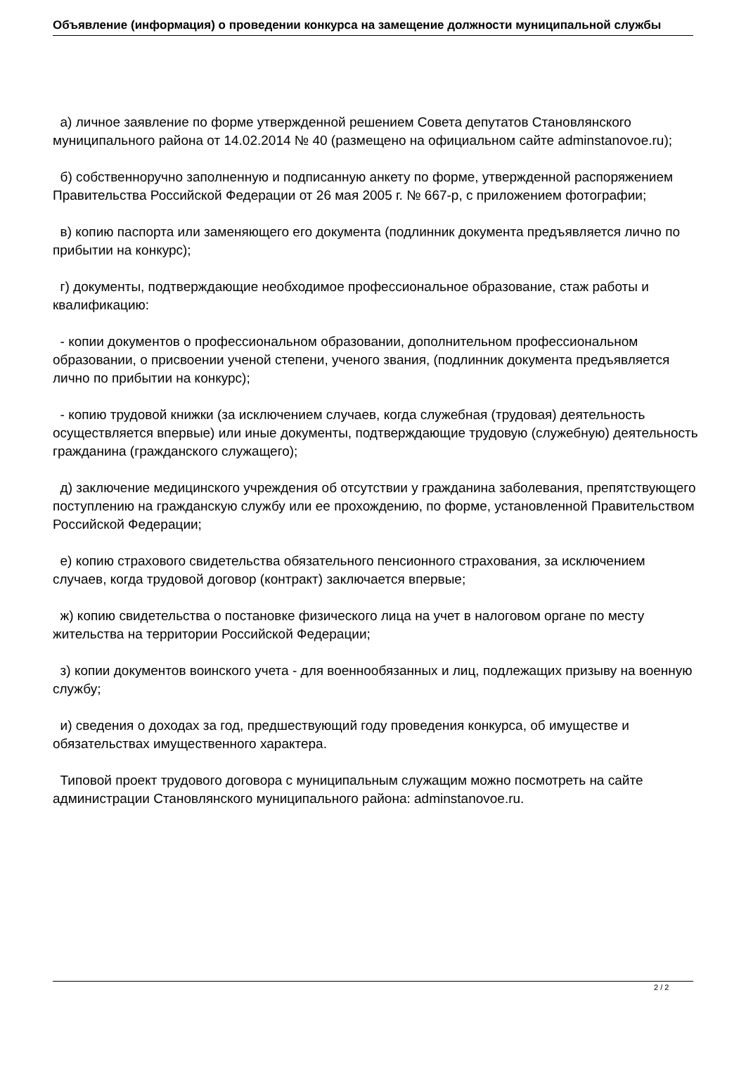Объявление (информация) о проведении конкурса на замещение должности муниципальной службы
а) личное заявление по форме утвержденной решением Совета депутатов Становлянского муниципального района от 14.02.2014 № 40 (размещено на официальном сайте adminstanovoe.ru);
б) собственноручно заполненную и подписанную анкету по форме, утвержденной распоряжением Правительства Российской Федерации от 26 мая 2005 г. № 667-р, с приложением фотографии;
в) копию паспорта или заменяющего его документа (подлинник документа предъявляется лично по прибытии на конкурс);
г) документы, подтверждающие необходимое профессиональное образование, стаж работы и квалификацию:
- копии документов о профессиональном образовании, дополнительном профессиональном образовании, о присвоении ученой степени, ученого звания, (подлинник документа предъявляется лично по прибытии на конкурс);
- копию трудовой книжки (за исключением случаев, когда служебная (трудовая) деятельность осуществляется впервые) или иные документы, подтверждающие трудовую (служебную) деятельность гражданина (гражданского служащего);
д) заключение медицинского учреждения об отсутствии у гражданина заболевания, препятствующего поступлению на гражданскую службу или ее прохождению, по форме, установленной Правительством Российской Федерации;
е) копию страхового свидетельства обязательного пенсионного страхования, за исключением случаев, когда трудовой договор (контракт) заключается впервые;
ж) копию свидетельства о постановке физического лица на учет в налоговом органе по месту жительства на территории Российской Федерации;
з) копии документов воинского учета - для военнообязанных и лиц, подлежащих призыву на военную службу;
и) сведения о доходах за год, предшествующий году проведения конкурса, об имуществе и обязательствах имущественного характера.
Типовой проект трудового договора с муниципальным служащим можно посмотреть на сайте администрации Становлянского муниципального района: adminstanovoe.ru.
2 / 2